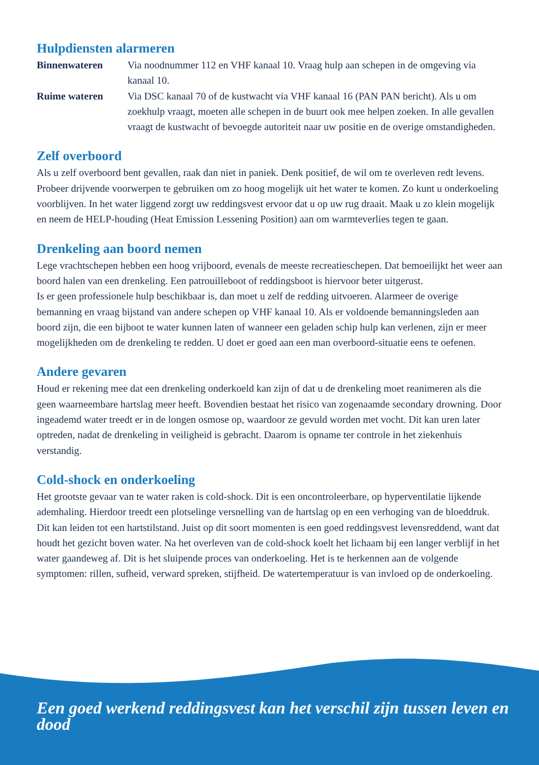Hulpdiensten alarmeren
Binnenwateren Via noodnummer 112 en VHF kanaal 10. Vraag hulp aan schepen in de omgeving via kanaal 10.
Ruime wateren Via DSC kanaal 70 of de kustwacht via VHF kanaal 16 (PAN PAN bericht). Als u om zoekhulp vraagt, moeten alle schepen in de buurt ook mee helpen zoeken. In alle gevallen vraagt de kustwacht of bevoegde autoriteit naar uw positie en de overige omstandigheden.
Zelf overboord
Als u zelf overboord bent gevallen, raak dan niet in paniek. Denk positief, de wil om te overleven redt levens. Probeer drijvende voorwerpen te gebruiken om zo hoog mogelijk uit het water te komen. Zo kunt u onderkoeling voorblijven. In het water liggend zorgt uw reddingsvest ervoor dat u op uw rug draait. Maak u zo klein mogelijk en neem de HELP-houding (Heat Emission Lessening Position) aan om warmteverlies tegen te gaan.
Drenkeling aan boord nemen
Lege vrachtschepen hebben een hoog vrijboord, evenals de meeste recreatieschepen. Dat bemoeilijkt het weer aan boord halen van een drenkeling. Een patrouilleboot of reddingsboot is hiervoor beter uitgerust.
Is er geen professionele hulp beschikbaar is, dan moet u zelf de redding uitvoeren. Alarmeer de overige bemanning en vraag bijstand van andere schepen op VHF kanaal 10. Als er voldoende bemanningsleden aan boord zijn, die een bijboot te water kunnen laten of wanneer een geladen schip hulp kan verlenen, zijn er meer mogelijkheden om de drenkeling te redden. U doet er goed aan een man overboord-situatie eens te oefenen.
Andere gevaren
Houd er rekening mee dat een drenkeling onderkoeld kan zijn of dat u de drenkeling moet reanimeren als die geen waarneembare hartslag meer heeft. Bovendien bestaat het risico van zogenaamde secondary drowning. Door ingeademd water treedt er in de longen osmose op, waardoor ze gevuld worden met vocht. Dit kan uren later optreden, nadat de drenkeling in veiligheid is gebracht. Daarom is opname ter controle in het ziekenhuis verstandig.
Cold-shock en onderkoeling
Het grootste gevaar van te water raken is cold-shock. Dit is een oncontroleerbare, op hyperventilatie lijkende ademhaling. Hierdoor treedt een plotselinge versnelling van de hartslag op en een verhoging van de bloeddruk. Dit kan leiden tot een hartstilstand. Juist op dit soort momenten is een goed reddingsvest levensreddend, want dat houdt het gezicht boven water. Na het overleven van de cold-shock koelt het lichaam bij een langer verblijf in het water gaandeweg af. Dit is het sluipende proces van onderkoeling. Het is te herkennen aan de volgende symptomen: rillen, sufheid, verward spreken, stijfheid. De watertemperatuur is van invloed op de onderkoeling.
Een goed werkend reddingsvest kan het verschil zijn tussen leven en dood